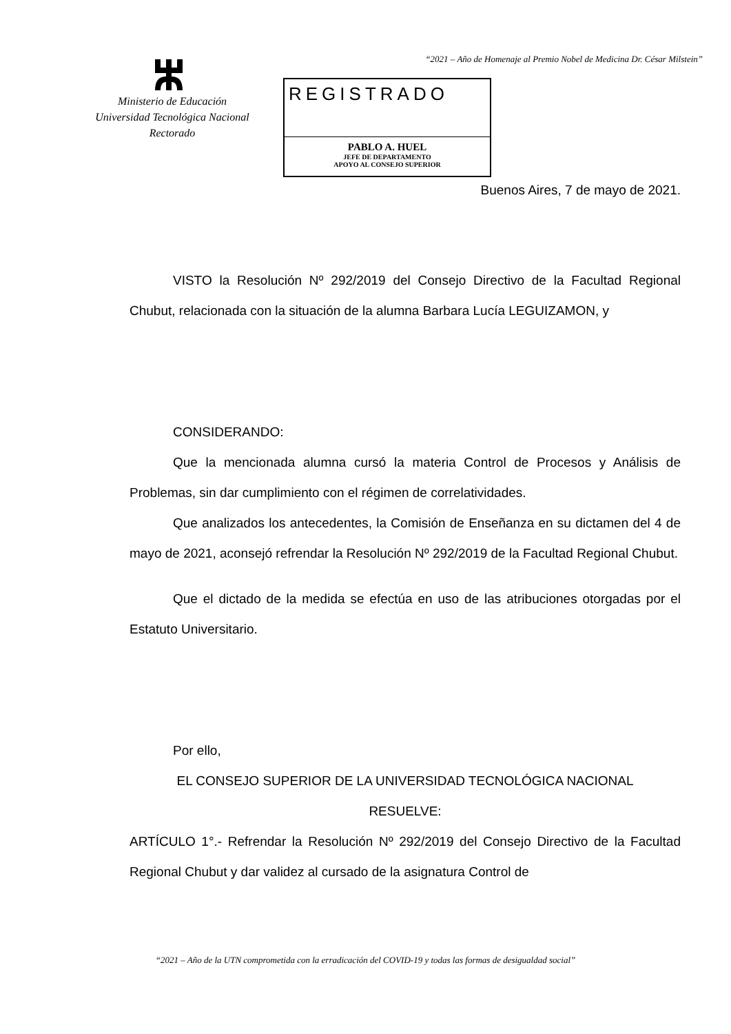“2021 – Año de Homenaje al Premio Nobel de Medicina Dr. César Milstein”
Ministerio de Educación
Universidad Tecnológica Nacional
Rectorado
REGISTRADO
PABLO A. HUEL
JEFE DE DEPARTAMENTO
APOYO AL CONSEJO SUPERIOR
Buenos Aires, 7 de mayo de 2021.
VISTO la Resolución Nº 292/2019 del Consejo Directivo de la Facultad Regional Chubut, relacionada con la situación de la alumna Barbara Lucía LEGUIZAMON, y
CONSIDERANDO:
Que la mencionada alumna cursó la materia Control de Procesos y Análisis de Problemas, sin dar cumplimiento con el régimen de correlatividades.
Que analizados los antecedentes, la Comisión de Enseñanza en su dictamen del 4 de mayo de 2021, aconsejó refrendar la Resolución Nº 292/2019 de la Facultad Regional Chubut.
Que el dictado de la medida se efectúa en uso de las atribuciones otorgadas por el Estatuto Universitario.
Por ello,
EL CONSEJO SUPERIOR DE LA UNIVERSIDAD TECNOLÓGICA NACIONAL
RESUELVE:
ARTÍCULO 1°.- Refrendar la Resolución Nº 292/2019 del Consejo Directivo de la Facultad Regional Chubut y dar validez al cursado de la asignatura Control de
“2021 – Año de la UTN comprometida con la erradicación del COVID-19 y todas las formas de desigualdad social”